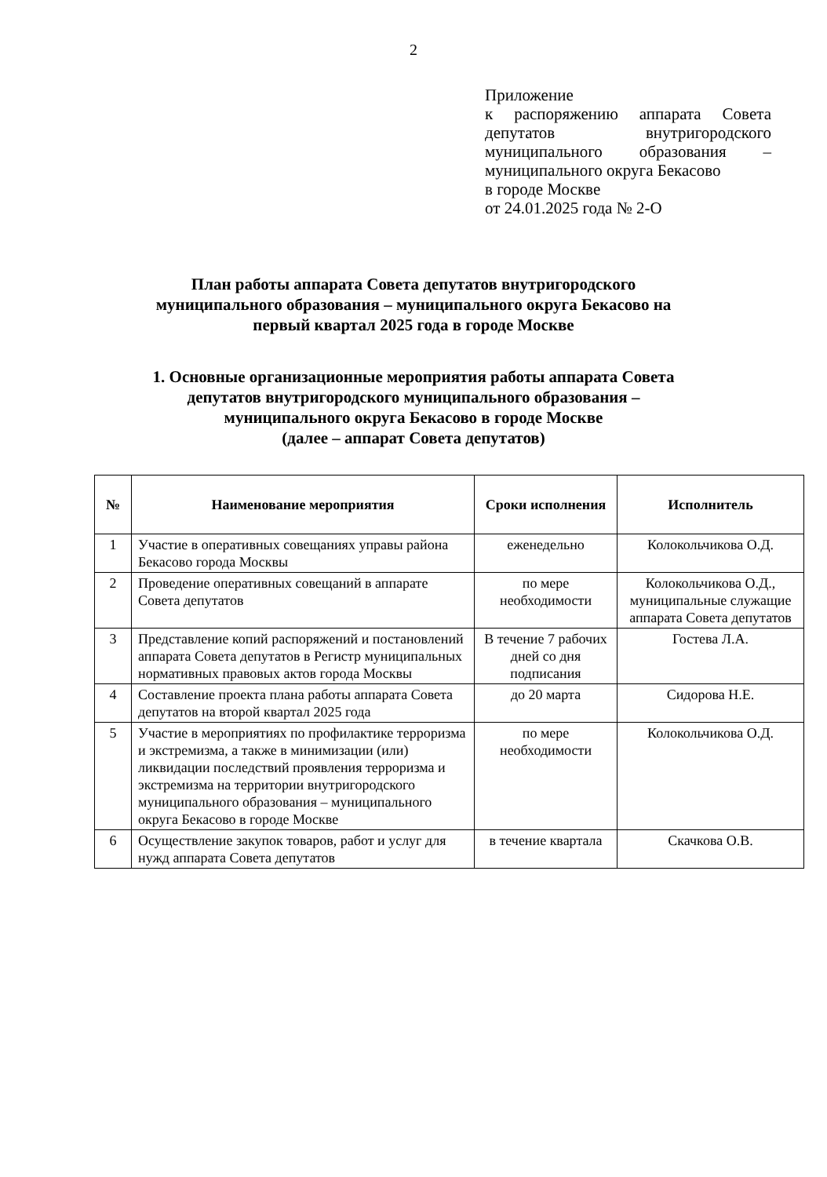2
Приложение
к распоряжению аппарата Совета депутатов внутригородского муниципального образования – муниципального округа Бекасово
в городе Москве
от 24.01.2025 года № 2-О
План работы аппарата Совета депутатов внутригородского
муниципального образования – муниципального округа Бекасово на
первый квартал 2025 года в городе Москве
1. Основные организационные мероприятия работы аппарата Совета
депутатов внутригородского муниципального образования –
муниципального округа Бекасово в городе Москве
(далее – аппарат Совета депутатов)
| № | Наименование мероприятия | Сроки исполнения | Исполнитель |
| --- | --- | --- | --- |
| 1 | Участие в оперативных совещаниях управы района Бекасово города Москвы | еженедельно | Колокольчикова О.Д. |
| 2 | Проведение оперативных совещаний в аппарате Совета депутатов | по мере необходимости | Колокольчикова О.Д., муниципальные служащие аппарата Совета депутатов |
| 3 | Представление копий распоряжений и постановлений аппарата Совета депутатов в Регистр муниципальных нормативных правовых актов города Москвы | В течение 7 рабочих дней со дня подписания | Гостева Л.А. |
| 4 | Составление проекта плана работы аппарата Совета депутатов на второй квартал 2025 года | до 20 марта | Сидорова Н.Е. |
| 5 | Участие в мероприятиях по профилактике терроризма и экстремизма, а также в минимизации (или) ликвидации последствий проявления терроризма и экстремизма на территории внутригородского муниципального образования – муниципального округа Бекасово в городе Москве | по мере необходимости | Колокольчикова О.Д. |
| 6 | Осуществление закупок товаров, работ и услуг для нужд аппарата Совета депутатов | в течение квартала | Скачкова О.В. |